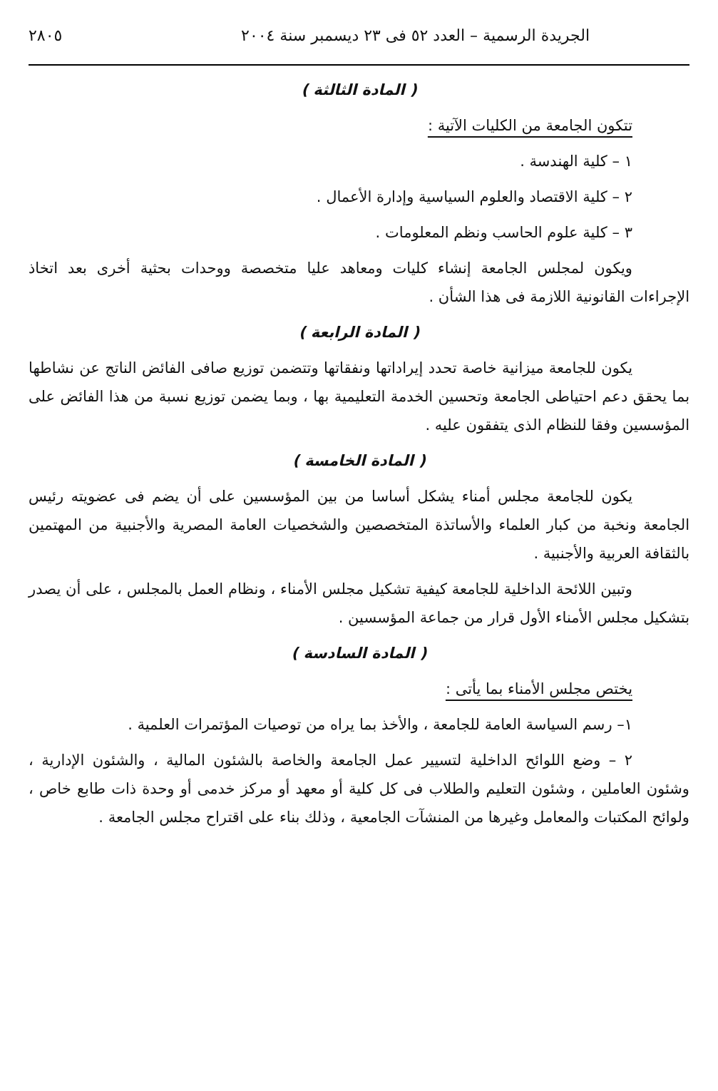الجريدة الرسمية – العدد ٥٢ فى ٢٣ ديسمبر سنة ٢٠٠٤ ٢٨٠٥
( المادة الثالثة )
تتكون الجامعة من الكليات الآتية :
١ – كلية الهندسة .
٢ – كلية الاقتصاد والعلوم السياسية وإدارة الأعمال .
٣ – كلية علوم الحاسب ونظم المعلومات .
ويكون لمجلس الجامعة إنشاء كليات ومعاهد عليا متخصصة ووحدات بحثية أخرى بعد اتخاذ الإجراءات القانونية اللازمة فى هذا الشأن .
( المادة الرابعة )
يكون للجامعة ميزانية خاصة تحدد إيراداتها ونفقاتها وتتضمن توزيع صافى الفائض الناتج عن نشاطها بما يحقق دعم احتياطى الجامعة وتحسين الخدمة التعليمية بها ، وبما يضمن توزيع نسبة من هذا الفائض على المؤسسين وفقا للنظام الذى يتفقون عليه .
( المادة الخامسة )
يكون للجامعة مجلس أمناء يشكل أساسا من بين المؤسسين على أن يضم فى عضويته رئيس الجامعة ونخبة من كبار العلماء والأساتذة المتخصصين والشخصيات العامة المصرية والأجنبية من المهتمين بالثقافة العربية والأجنبية .
وتبين اللائحة الداخلية للجامعة كيفية تشكيل مجلس الأمناء ، ونظام العمل بالمجلس ، على أن يصدر بتشكيل مجلس الأمناء الأول قرار من جماعة المؤسسين .
( المادة السادسة )
يختص مجلس الأمناء بما يأتى :
١– رسم السياسة العامة للجامعة ، والأخذ بما يراه من توصيات المؤتمرات العلمية .
٢ – وضع اللوائح الداخلية لتسيير عمل الجامعة والخاصة بالشئون المالية ، والشئون الإدارية ، وشئون العاملين ، وشئون التعليم والطلاب فى كل كلية أو معهد أو مركز خدمى أو وحدة ذات طابع خاص ، ولوائح المكتبات والمعامل وغيرها من المنشآت الجامعية ، وذلك بناء على اقتراح مجلس الجامعة .